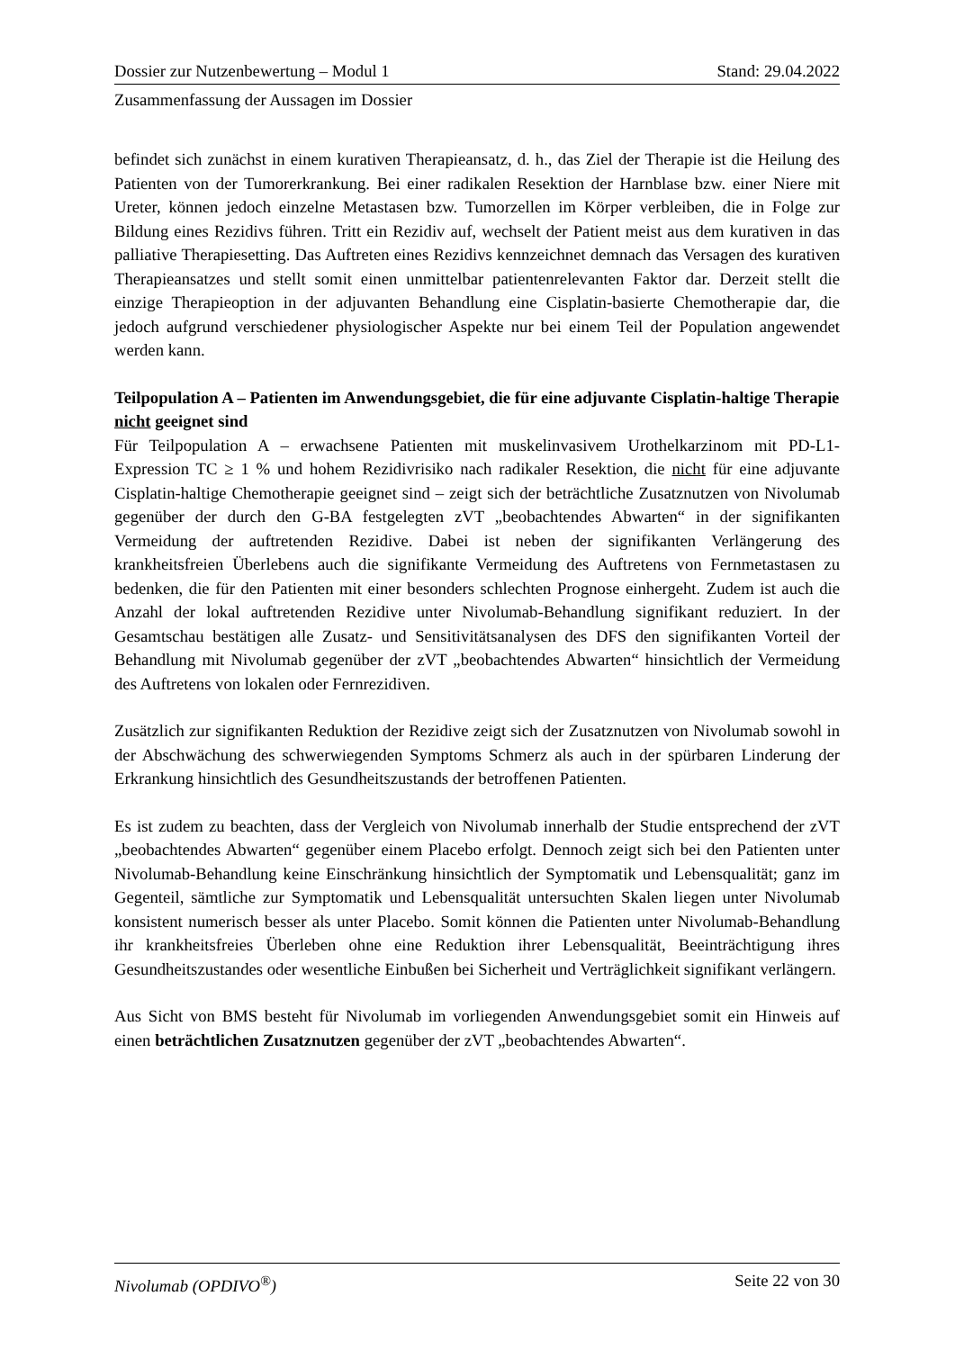Dossier zur Nutzenbewertung – Modul 1 Stand: 29.04.2022
Zusammenfassung der Aussagen im Dossier
befindet sich zunächst in einem kurativen Therapieansatz, d. h., das Ziel der Therapie ist die Heilung des Patienten von der Tumorerkrankung. Bei einer radikalen Resektion der Harnblase bzw. einer Niere mit Ureter, können jedoch einzelne Metastasen bzw. Tumorzellen im Körper verbleiben, die in Folge zur Bildung eines Rezidivs führen. Tritt ein Rezidiv auf, wechselt der Patient meist aus dem kurativen in das palliative Therapiesetting. Das Auftreten eines Rezidivs kennzeichnet demnach das Versagen des kurativen Therapieansatzes und stellt somit einen unmittelbar patientenrelevanten Faktor dar. Derzeit stellt die einzige Therapieoption in der adjuvanten Behandlung eine Cisplatin-basierte Chemotherapie dar, die jedoch aufgrund verschiedener physiologischer Aspekte nur bei einem Teil der Population angewendet werden kann.
Teilpopulation A – Patienten im Anwendungsgebiet, die für eine adjuvante Cisplatin-haltige Therapie nicht geeignet sind
Für Teilpopulation A – erwachsene Patienten mit muskelinvasivem Urothelkarzinom mit PD-L1-Expression TC ≥ 1 % und hohem Rezidivrisiko nach radikaler Resektion, die nicht für eine adjuvante Cisplatin-haltige Chemotherapie geeignet sind – zeigt sich der beträchtliche Zusatznutzen von Nivolumab gegenüber der durch den G-BA festgelegten zVT „beobachtendes Abwarten“ in der signifikanten Vermeidung der auftretenden Rezidive. Dabei ist neben der signifikanten Verlängerung des krankheitsfreien Überlebens auch die signifikante Vermeidung des Auftretens von Fernmetastasen zu bedenken, die für den Patienten mit einer besonders schlechten Prognose einhergeht. Zudem ist auch die Anzahl der lokal auftretenden Rezidive unter Nivolumab-Behandlung signifikant reduziert. In der Gesamtschau bestätigen alle Zusatz- und Sensitivitätsanalysen des DFS den signifikanten Vorteil der Behandlung mit Nivolumab gegenüber der zVT „beobachtendes Abwarten“ hinsichtlich der Vermeidung des Auftretens von lokalen oder Fernrezidiven.
Zusätzlich zur signifikanten Reduktion der Rezidive zeigt sich der Zusatznutzen von Nivolumab sowohl in der Abschwächung des schwerwiegenden Symptoms Schmerz als auch in der spürbaren Linderung der Erkrankung hinsichtlich des Gesundheitszustands der betroffenen Patienten.
Es ist zudem zu beachten, dass der Vergleich von Nivolumab innerhalb der Studie entsprechend der zVT „beobachtendes Abwarten“ gegenüber einem Placebo erfolgt. Dennoch zeigt sich bei den Patienten unter Nivolumab-Behandlung keine Einschränkung hinsichtlich der Symptomatik und Lebensqualität; ganz im Gegenteil, sämtliche zur Symptomatik und Lebensqualität untersuchten Skalen liegen unter Nivolumab konsistent numerisch besser als unter Placebo. Somit können die Patienten unter Nivolumab-Behandlung ihr krankheitsfreies Überleben ohne eine Reduktion ihrer Lebensqualität, Beeinträchtigung ihres Gesundheitszustandes oder wesentliche Einbußen bei Sicherheit und Verträglichkeit signifikant verlängern.
Aus Sicht von BMS besteht für Nivolumab im vorliegenden Anwendungsgebiet somit ein Hinweis auf einen beträchtlichen Zusatznutzen gegenüber der zVT „beobachtendes Abwarten“.
Nivolumab (OPDIVO<sup>®</sup>) Seite 22 von 30